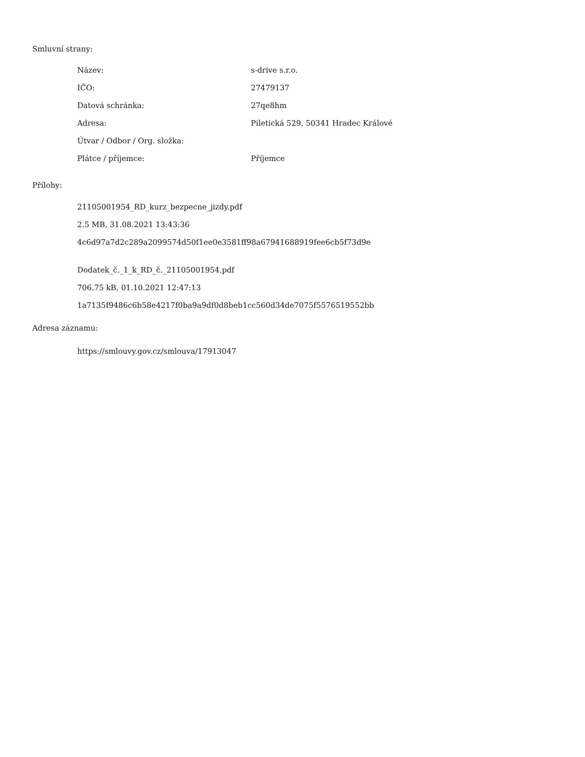Smluvní strany:
| Název: | s-drive s.r.o. |
| IČO: | 27479137 |
| Datová schránka: | 27qe8hm |
| Adresa: | Piletická 529, 50341 Hradec Králové |
| Útvar / Odbor / Org. složka: | |
| Plátce / příjemce: | Příjemce |
Přílohy:
21105001954_RD_kurz_bezpecne_jizdy.pdf
2.5 MB, 31.08.2021 13:43:36
4c6d97a7d2c289a2099574d50f1ee0e3581ff98a67941688919fee6cb5f73d9e
Dodatek_č._1_k_RD_č._21105001954.pdf
706.75 kB, 01.10.2021 12:47:13
1a7135f9486c6b58e4217f0ba9a9df0d8beb1cc560d34de7075f5576519552bb
Adresa záznamu:
https://smlouvy.gov.cz/smlouva/17913047